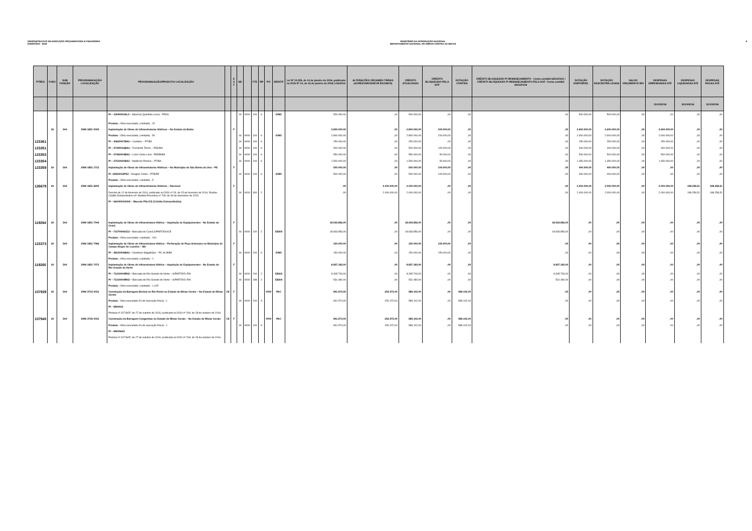DEMONSTRATIVO DE EXECUÇÃO ORÇAMENTÁRIA E FINANCEIRA
EXERCÍCIO - 2016
MINISTÉRIO DA INTEGRAÇÃO NACIONAL
DEPARTAMENTO NACIONAL DE OBRAS CONTRA AS SECAS
9
| PTRES | FUNC | SUB FUNÇÃO | PROGRAMA/AÇÃO/ LOCALIZAÇÃO | PROGRAMA/AÇÃO/PRODUTO/ LOCALIZAÇÃO | | E S F | ND | | FTE | RP | PO | IDENTIF | Lei Nº 13.255, de 14 de janeiro de 2016, publicada no DOU Nº 10, de 15 de janeiro de 2016 LOA/2016 | ALTERAÇÕES ORÇAMEN TÁRIAS (ACRÉSCIMOS/DECR ÉSCIMOS) | CRÉDITO ATUALIZADO | CRÉDITO BLOQUEADO PELA SOF | DOTAÇÃO CONTIDA | CRÉDITO BLOQUEADO P/ REMANEJAMENTO - Conta contábil 622120101 / CRÉDITO BLOQUEADO P/ REMANEJAMENTO PELA SOF -Conta contábil 622120106 | DOTAÇÃO DISPONÍVEL | DOTAÇÃO DESCENTRA LIZADA | SALDO ORÇAMENTÁ RIO | DESPESAS EMPENHADAS ATÉ | DESPESAS LIQUIDADAS ATÉ | DESPESAS PAGAS ATÉ |
| --- | --- | --- | --- | --- | --- | --- | --- | --- | --- | --- | --- | --- | --- | --- | --- | --- | --- | --- | --- | --- | --- | --- | --- | --- |
| | | | | | | | | | | | | | | | | | | | | | | 31/10/2016 | 31/10/2016 | 31/10/2016 |
| | | | | PI – 13040002AL2 – Maurício Quintella Lessa - PR/AL Produto : Obra executada ( unidade) : 20 | | | 44 | 9000 | 100 | 6 | | EIND | 500.000,00 | ,00 | 500.000,00 | ,00 | ,00 | ,00 | 500.000,00 | 500.000,00 | ,00 | ,00 | ,00 | ,00 |
| | 18 | 544 | 2084 1851 0029 | Implantação de Obras de Infraestruturas Hídricas – No Estado da Bahia | | F | | | | | | | 2.800.000,00 | ,00 | 2.800.000,00 | 200.000,00 | ,00 | ,00 | 2.600.000,00 | 2.600.000,00 | ,00 | 2.600.000,00 | ,00 | ,00 |
| | | | | Produto : Obra executada ( unidade) : 50 | | | 44 | 9000 | 100 | 6 | | EIND | 2.800.000,00 | ,00 | 2.800.000,00 | 200.000,00 | ,00 | ,00 | 2.600.000,00 | 2.600.000,00 | ,00 | 2.600.000,00 | ,00 | ,00 |
| 123361 | | | | PI – 30620007BA2 – Caetano – PT/BA | | | 44 | 9000 | 100 | 6 | | | 250.000,00 | ,00 | 250.000,00 | ,00 | ,00 | ,00 | 250.000,00 | 250.000,00 | ,00 | 250.000,00 | ,00 | ,00 |
| 123351 | | | | PI – 27430016BA2 – Fernando Torres – PSD/BA | | | 44 | 9000 | 100 | 6 | | | 500.000,00 | ,00 | 500.000,00 | 100.000,00 | ,00 | ,00 | 400.000,00 | 400.000,00 | ,00 | 400.000,00 | ,00 | ,00 |
| 123353 | | | | PI – 27460004BA2 – Lúcio Vieira Lima - PMDB/BA | | | 44 | 9000 | 100 | 6 | | | 550.000,00 | ,00 | 550.000,00 | 50.000,00 | ,00 | ,00 | 500.000,00 | 500.000,00 | ,00 | 500.000,00 | ,00 | ,00 |
| 123354 | | | | PI – 27510020BA2 - Waldenor Pereira – PT/BA | | | 44 | 9000 | 100 | 6 | | | 1.500.000,00 | ,00 | 1.500.000,00 | 50.000,00 | ,00 | ,00 | 1.450.000,00 | 1.450.000,00 | ,00 | 1.450.000,00 | ,00 | ,00 |
| 123359 | 18 | 544 | 2084 1851 1712 | Implantação de Obras de Infraestruturas Hídricas – No Município de São Bento do Una – PE | | F | | | | | | | 500.000,00 | ,00 | 500.000,00 | 100.000,00 | ,00 | ,00 | 400.000,00 | 400.000,00 | ,00 | ,00 | ,00 | ,00 |
| | | | | PI –29950012PE2 - Douglas Cintra – PTB/PE Produto : Obra executada ( unidade) : 5 | | | 44 | 9000 | 100 | 6 | | EIND | 500.000,00 | ,00 | 500.000,00 | 100.000,00 | ,00 | ,00 | 400.000,00 | 400.000,00 | ,00 | ,00 | ,00 | ,00 |
| 126679 | 18 | 544 | 2084 1851 6500 | Implantação de Obras de Infraestruturas Hídricas – Nacional | | F | | | | | | | ,00 | 2.000.000,00 | 2.000.000,00 | ,00 | ,00 | ,00 | 2.000.000,00 | 2.000.000,00 | ,00 | 2.000.000,00 | 198.258,51 | 198.258,51 |
| | | | | Decreto de 12 de fevereiro de 2016, publicado no DOU nº 29, de 15 de fevereiro de 2016, Reabre Crédito Extraordinário ref. Medida Provisória nº 709, de 30 de dezembro de 2015. PI – NA0000GIOH0 – Macedo PSL/CE (Crédito Extraordinário) | | | 44 | 9000 | 300 | 2 | | | ,00 | 2.000.000,00 | 2.000.000,00 | ,00 | ,00 | ,00 | 2.000.000,00 | 2.000.000,00 | ,00 | 2.000.000,00 | 198.258,51 | 198.258,51 |
| 119264 | 18 | 544 | 2084 1851 7044 | Implantação de Obras de Infraestrutura Hídrica – Aquisição de Equipamentos - No Estado do Ceará | | F | | | | | | | 18.933.856,00 | ,00 | 18.933.856,00 | ,00 | ,00 | 18.933.856,00 | ,00 | ,00 | ,00 | ,00 | ,00 | ,00 |
| | | | | PI – 71070006CE2 – Bancada do Ceará S/PARTIDO/CE Produto : Obra executada ( unidade) : 100 | | | 44 | 9000 | 100 | 2 | | EBAN | 18.933.856,00 | ,00 | 18.933.856,00 | ,00 | ,00 | 18.933.856,00 | ,00 | ,00 | ,00 | ,00 | ,00 | ,00 |
| 123373 | 18 | 544 | 2084 1851 7066 | Implantação de Obras de Infraestrutura Hídrica – Perfuração de Poço Artesiano no Município de Campo Alegre de Lourdes – BA | | F | | | | | | | 150.000,00 | ,00 | 150.000,00 | 150.000,00 | ,00 | ,00 | ,00 | ,00 | ,00 | ,00 | ,00 | ,00 |
| | | | | PI – 38120006BA2 – Davidson Magalhães – PC do B/BA Produto : Obra executada ( unidade) : 1 | | | 44 | 9000 | 100 | 6 | | EIND | 150.000,00 | ,00 | 150.000,00 | 150.000,00 | ,00 | ,00 | ,00 | ,00 | ,00 | ,00 | ,00 | ,00 |
| 119265 | 18 | 544 | 2084 1851 7072 | Implantação de Obras de Infraestrutura Hídrica – Aquisição de Equipamentos - No Estado do Rio Grande do Norte | | F | | | | | | | 8.837.183,00 | ,00 | 8.837.183,00 | ,00 | ,00 | 8.837.183,00 | ,00 | ,00 | ,00 | ,00 | ,00 | ,00 |
| | | | | PI – 71210004RN2 – Bancada do Rio Grande do Norte – S/PARTIDO /RN | | | 44 | 9000 | 100 | 2 | | EBAN | 8.305.703,00 | ,00 | 8.305.703,00 | ,00 | ,00 | 8.305.703,00 | ,00 | ,00 | ,00 | ,00 | ,00 | ,00 |
| | | | | PI – 71210004RN2 – Bancada do Rio Grande do Norte – S/PARTIDO /RN Produto : Obra executada ( unidade) : 1.105 | | | 44 | 9000 | 188 | 2 | | EBAN | 531.480,00 | ,00 | 531.480,00 | ,00 | ,00 | 531.480,00 | ,00 | ,00 | ,00 | ,00 | ,00 | ,00 |
| 107939 | 18 | 544 | 2084 3715 0031 | Construção da Barragem Berizal no Rio Pardo no Estado de Minas Gerais – No Estado de Minas Gerais | CE | F | | | | | 0000 | PAC | 841.574,00 | -252.472,00 | 589.102,00 | ,00 | 589.102,00 | ,00 | ,00 | ,00 | ,00 | ,00 | ,00 | ,00 |
| | | | | Produto : Obra executada (% de execução física) : 1 PI – MI00012 Portaria nº 317/SOF, de 27 de outubro de 2016, publicada no DOU nº 208, de 28 de outubro de 2016. | | | 44 | 9000 | 100 | 3 | | | 841.574,00 | -252.472,00 | 589.102,00 | ,00 | 589.102,00 | ,00 | ,00 | ,00 | ,00 | ,00 | ,00 | ,00 |
| 107940 | 18 | 544 | 2084 3735 0031 | Construção da Barragem Congonhas no Estado de Minas Gerais – No Estado de Minas Gerais | CE | F | | | | | 0000 | PAC | 841.574,00 | -252.472,00 | 589.102,00 | ,00 | 589.102,00 | ,00 | ,00 | ,00 | ,00 | ,00 | ,00 | ,00 |
| | | | | Produto : Obra executada (% de execução física) : 1 PI – MI000643 Portaria nº 317/SOF, de 27 de outubro de 2016, publicada no DOU nº 208, de 28 de outubro de 2016. | | | 44 | 9000 | 100 | 3 | | | 841.574,00 | -252.472,00 | 589.102,00 | ,00 | 589.102,00 | ,00 | ,00 | ,00 | ,00 | ,00 | ,00 | ,00 |